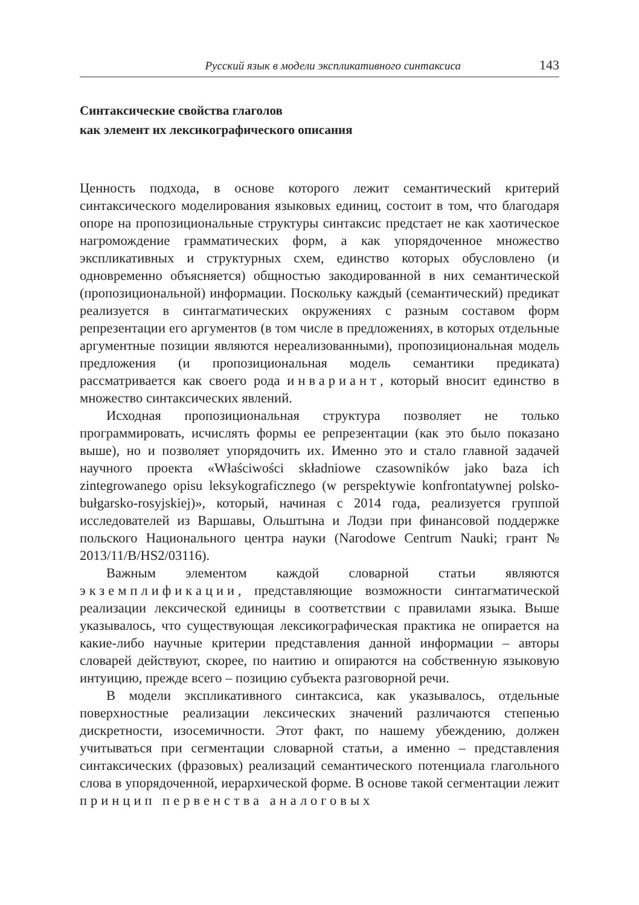Русский язык в модели экспликативного синтаксиса 143
Синтаксические свойства глаголов
как элемент их лексикографического описания
Ценность подхода, в основе которого лежит семантический критерий синтаксического моделирования языковых единиц, состоит в том, что благодаря опоре на пропозициональные структуры синтаксис предстает не как хаотическое нагромождение грамматических форм, а как упорядоченное множество экспликативных и структурных схем, единство которых обусловлено (и одновременно объясняется) общностью закодированной в них семантической (пропозициональной) информации. Поскольку каждый (семантический) предикат реализуется в синтагматических окружениях с разным составом форм репрезентации его аргументов (в том числе в предложениях, в которых отдельные аргументные позиции являются нереализованными), пропозициональная модель предложения (и пропозициональная модель семантики предиката) рассматривается как своего рода инвариант, который вносит единство в множество синтаксических явлений.
Исходная пропозициональная структура позволяет не только программировать, исчислять формы ее репрезентации (как это было показано выше), но и позволяет упорядочить их. Именно это и стало главной задачей научного проекта «Właściwości składniowe czasowników jako baza ich zintegrowanego opisu leksykograficznego (w perspektywie konfrontatywnej polsko-bułgarsko-rosyjskiej)», который, начиная с 2014 года, реализуется группой исследователей из Варшавы, Ольштына и Лодзи при финансовой поддержке польского Национального центра науки (Narodowe Centrum Nauki; грант № 2013/11/B/HS2/03116).
Важным элементом каждой словарной статьи являются экземплификации, представляющие возможности синтагматической реализации лексической единицы в соответствии с правилами языка. Выше указывалось, что существующая лексикографическая практика не опирается на какие-либо научные критерии представления данной информации – авторы словарей действуют, скорее, по наитию и опираются на собственную языковую интуицию, прежде всего – позицию субъекта разговорной речи.
В модели экспликативного синтаксиса, как указывалось, отдельные поверхностные реализации лексических значений различаются степенью дискретности, изосемичности. Этот факт, по нашему убеждению, должен учитываться при сегментации словарной статьи, а именно – представления синтаксических (фразовых) реализаций семантического потенциала глагольного слова в упорядоченной, иерархической форме. В основе такой сегментации лежит принцип первенства аналоговых